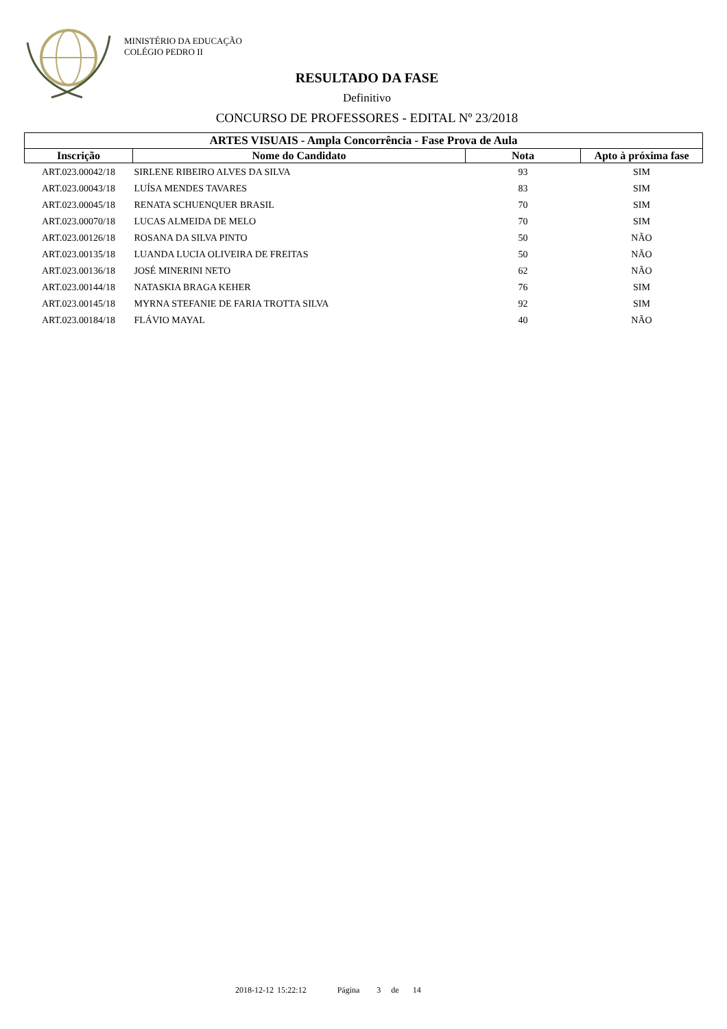MINISTÉRIO DA EDUCAÇÃO
COLÉGIO PEDRO II
RESULTADO DA FASE
Definitivo
CONCURSO DE PROFESSORES - EDITAL Nº 23/2018
| ARTES VISUAIS - Ampla Concorrência - Fase Prova de Aula | | | |
| --- | --- | --- | --- |
| Inscrição | Nome do Candidato | Nota | Apto à próxima fase |
| ART.023.00042/18 | SIRLENE RIBEIRO ALVES DA SILVA | 93 | SIM |
| ART.023.00043/18 | LUÍSA MENDES TAVARES | 83 | SIM |
| ART.023.00045/18 | RENATA SCHUENQUER BRASIL | 70 | SIM |
| ART.023.00070/18 | LUCAS ALMEIDA DE MELO | 70 | SIM |
| ART.023.00126/18 | ROSANA DA SILVA PINTO | 50 | NÃO |
| ART.023.00135/18 | LUANDA LUCIA OLIVEIRA DE FREITAS | 50 | NÃO |
| ART.023.00136/18 | JOSÉ MINERINI NETO | 62 | NÃO |
| ART.023.00144/18 | NATASKIA BRAGA KEHER | 76 | SIM |
| ART.023.00145/18 | MYRNA STEFANIE DE FARIA TROTTA SILVA | 92 | SIM |
| ART.023.00184/18 | FLÁVIO MAYAL | 40 | NÃO |
2018-12-12 15:22:12 Página 3 de 14